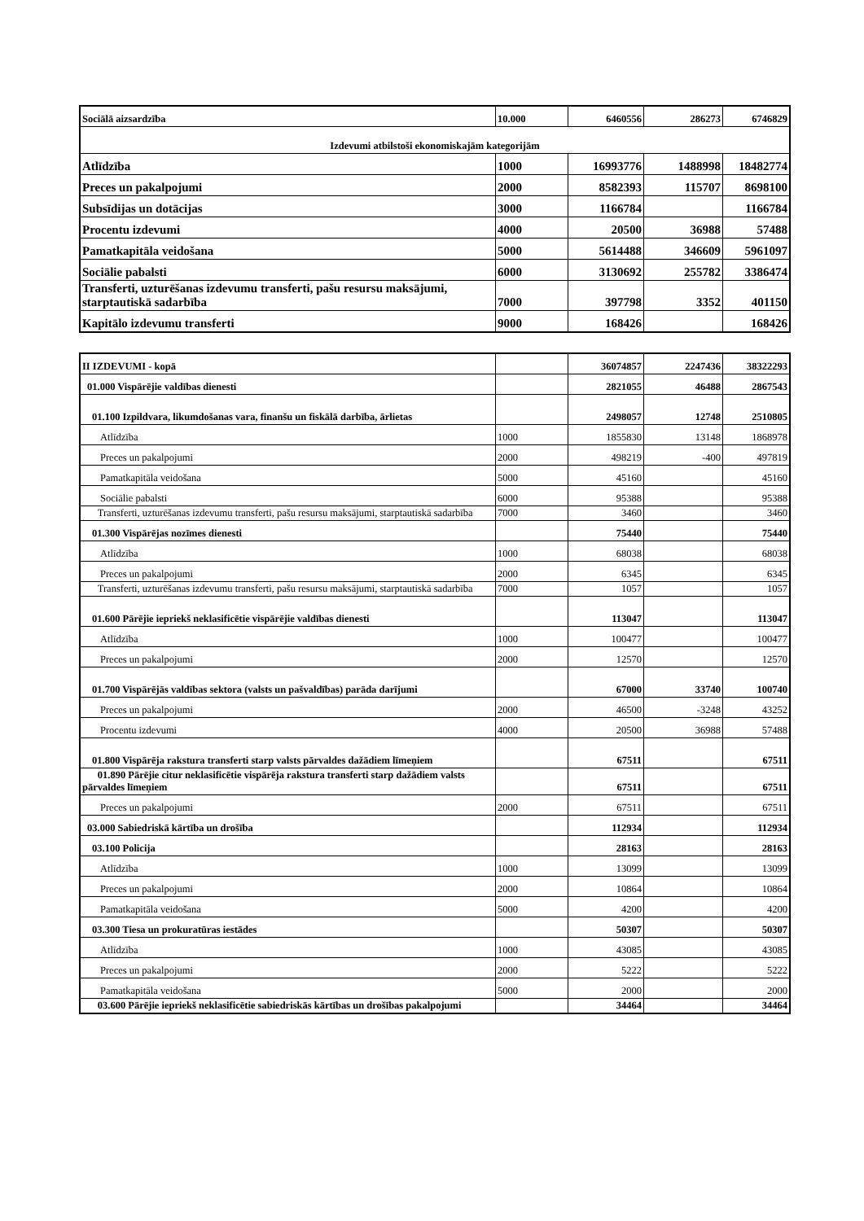| Sociālā aizsardzība | 10.000 | 6460556 | 286273 | 6746829 |
| Izdevumi atbilstoši ekonomiskajām kategorijām | | | | |
| Atlīdzība | 1000 | 16993776 | 1488998 | 18482774 |
| Preces un pakalpojumi | 2000 | 8582393 | 115707 | 8698100 |
| Subsīdijas un dotācijas | 3000 | 1166784 | | 1166784 |
| Procentu izdevumi | 4000 | 20500 | 36988 | 57488 |
| Pamatkapitāla veidošana | 5000 | 5614488 | 346609 | 5961097 |
| Sociālie pabalsti | 6000 | 3130692 | 255782 | 3386474 |
| Transferti, uzturēšanas izdevumu transferti, pašu resursu maksājumi, starptautiskā sadarbība | 7000 | 397798 | 3352 | 401150 |
| Kapitālo izdevumu transferti | 9000 | 168426 | | 168426 |
| II IZDEVUMI - kopā | | 36074857 | 2247436 | 38322293 |
| 01.000 Vispārējie valdības dienesti | | 2821055 | 46488 | 2867543 |
| 01.100 Izpildvara, likumdošanas vara, finanšu un fiskālā darbība, ārlietas | | 2498057 | 12748 | 2510805 |
| Atlīdzība | 1000 | 1855830 | 13148 | 1868978 |
| Preces un pakalpojumi | 2000 | 498219 | -400 | 497819 |
| Pamatkapitāla veidošana | 5000 | 45160 | | 45160 |
| Sociālie pabalsti | 6000 | 95388 | | 95388 |
| Transferti, uzturēšanas izdevumu transferti, pašu resursu maksājumi, starptautiskā sadarbība | 7000 | 3460 | | 3460 |
| 01.300 Vispārējas nozīmes dienesti | | 75440 | | 75440 |
| Atlīdzība | 1000 | 68038 | | 68038 |
| Preces un pakalpojumi | 2000 | 6345 | | 6345 |
| Transferti, uzturēšanas izdevumu transferti, pašu resursu maksājumi, starptautiskā sadarbība | 7000 | 1057 | | 1057 |
| 01.600 Pārējie iepriekš neklasificētie vispārējie valdības dienesti | | 113047 | | 113047 |
| Atlīdzība | 1000 | 100477 | | 100477 |
| Preces un pakalpojumi | 2000 | 12570 | | 12570 |
| 01.700 Vispārējās valdības sektora (valsts un pašvaldības) parāda darījumi | | 67000 | 33740 | 100740 |
| Preces un pakalpojumi | 2000 | 46500 | -3248 | 43252 |
| Procentu izdevumi | 4000 | 20500 | 36988 | 57488 |
| 01.800 Vispārēja rakstura transferti starp valsts pārvaldes dažādiem līmeņiem | | 67511 | | 67511 |
| 01.890 Pārējie citur neklasificētie vispārēja rakstura transferti starp dažādiem valsts pārvaldes līmeņiem | | 67511 | | 67511 |
| Preces un pakalpojumi | 2000 | 67511 | | 67511 |
| 03.000 Sabiedriskā kārtība un drošība | | 112934 | | 112934 |
| 03.100 Policija | | 28163 | | 28163 |
| Atlīdzība | 1000 | 13099 | | 13099 |
| Preces un pakalpojumi | 2000 | 10864 | | 10864 |
| Pamatkapitāla veidošana | 5000 | 4200 | | 4200 |
| 03.300 Tiesa un prokuratūras iestādes | | 50307 | | 50307 |
| Atlīdzība | 1000 | 43085 | | 43085 |
| Preces un pakalpojumi | 2000 | 5222 | | 5222 |
| Pamatkapitāla veidošana | 5000 | 2000 | | 2000 |
| 03.600 Pārējie iepriekš neklasificētie sabiedriskās kārtības un drošības pakalpojumi | | 34464 | | 34464 |